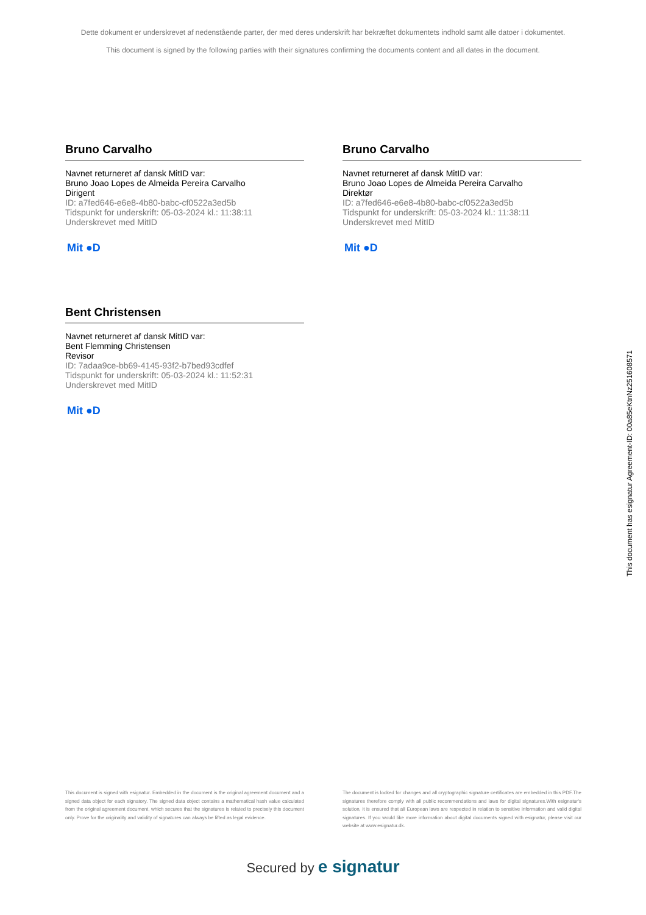Dette dokument er underskrevet af nedenstående parter, der med deres underskrift har bekræftet dokumentets indhold samt alle datoer i dokumentet.
This document is signed by the following parties with their signatures confirming the documents content and all dates in the document.
Bruno Carvalho
Navnet returneret af dansk MitID var:
Bruno Joao Lopes de Almeida Pereira Carvalho
Dirigent
ID: a7fed646-e6e8-4b80-babc-cf0522a3ed5b
Tidspunkt for underskrift: 05-03-2024 kl.: 11:38:11
Underskrevet med MitID
Mit ●D
Bruno Carvalho
Navnet returneret af dansk MitID var:
Bruno Joao Lopes de Almeida Pereira Carvalho
Direktør
ID: a7fed646-e6e8-4b80-babc-cf0522a3ed5b
Tidspunkt for underskrift: 05-03-2024 kl.: 11:38:11
Underskrevet med MitID
Mit ●D
Bent Christensen
Navnet returneret af dansk MitID var:
Bent Flemming Christensen
Revisor
ID: 7adaa9ce-bb69-4145-93f2-b7bed93cdfef
Tidspunkt for underskrift: 05-03-2024 kl.: 11:52:31
Underskrevet med MitID
Mit ●D
This document has esignatur Agreement-ID: 00a85eKtnNz251608571
This document is signed with esignatur. Embedded in the document is the original agreement document and a signed data object for each signatory. The signed data object contains a mathematical hash value calculated from the original agreement document, which secures that the signatures is related to precisely this document only. Prove for the originality and validity of signatures can always be lifted as legal evidence.
The document is locked for changes and all cryptographic signature certificates are embedded in this PDF.The signatures therefore comply with all public recommendations and laws for digital signatures.With esignatur's solution, it is ensured that all European laws are respected in relation to sensitive information and valid digital signatures. If you would like more information about digital documents signed with esignatur, please visit our website at www.esignatur.dk.
Secured by e signatur